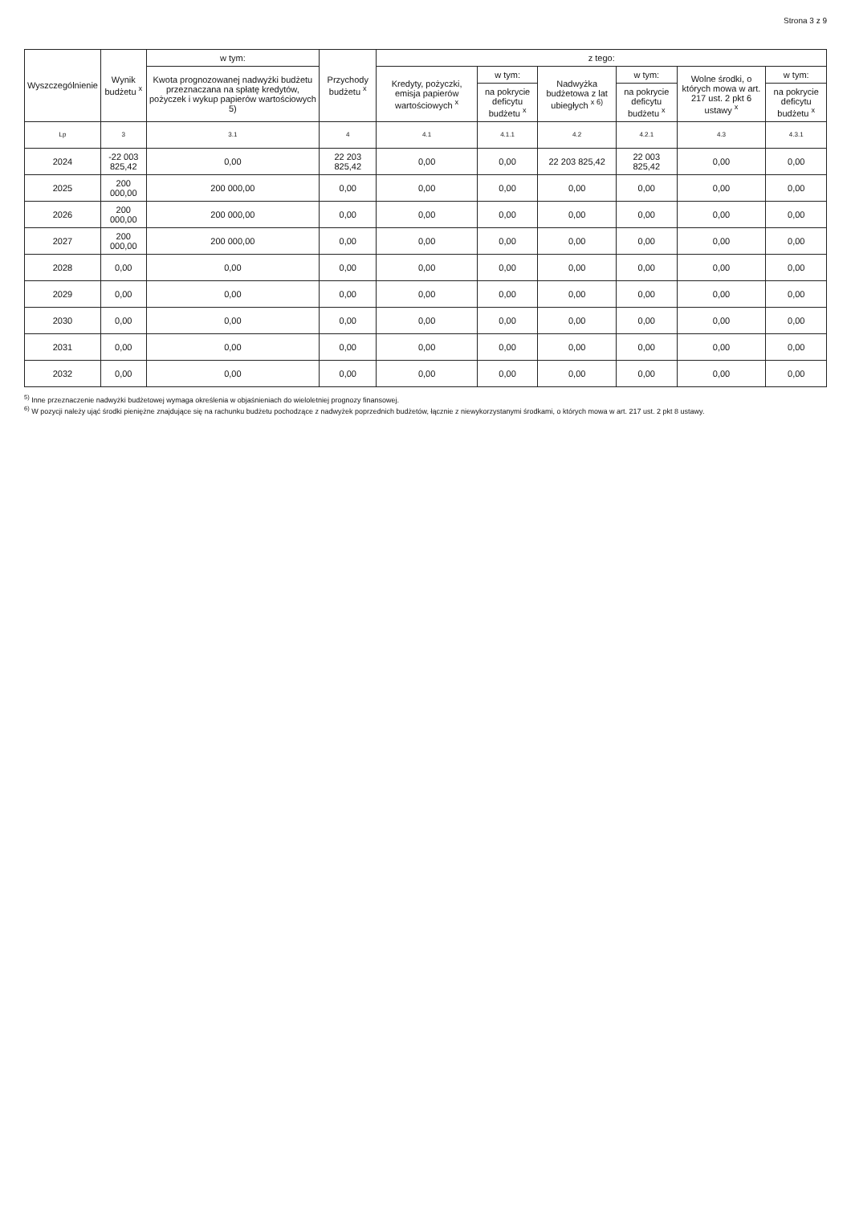Strona 3 z 9
| Wyszczególnienie | Wynik budżetu <sup>x</sup> | w tym: | Przychody budżetu <sup>x</sup> | z tego: | | | | | |
| --- | --- | --- | --- | --- | --- | --- | --- | --- | --- |
| | | Kwota prognozowanej nadwyżki budżetu przeznaczana na spłatę kredytów, pożyczek i wykup papierów wartościowych 5) | | Kredyty, pożyczki, emisja papierów wartościowych <sup>x</sup> | w tym: | Nadwyżka budżetowa z lat ubiegłych <sup>x 6)</sup> | w tym: | Wolne środki, o których mowa w art. 217 ust. 2 pkt 6 ustawy <sup>x</sup> | w tym: |
| | | | | | na pokrycie deficytu budżetu <sup>x</sup> | | na pokrycie deficytu budżetu <sup>x</sup> | | na pokrycie deficytu budżetu <sup>x</sup> |
| Lp | 3 | 3.1 | 4 | 4.1 | 4.1.1 | 4.2 | 4.2.1 | 4.3 | 4.3.1 |
| 2024 | -22 003 825,42 | 0,00 | 22 203 825,42 | 0,00 | 0,00 | 22 203 825,42 | 22 003 825,42 | 0,00 | 0,00 |
| 2025 | 200 000,00 | 200 000,00 | 0,00 | 0,00 | 0,00 | 0,00 | 0,00 | 0,00 | 0,00 |
| 2026 | 200 000,00 | 200 000,00 | 0,00 | 0,00 | 0,00 | 0,00 | 0,00 | 0,00 | 0,00 |
| 2027 | 200 000,00 | 200 000,00 | 0,00 | 0,00 | 0,00 | 0,00 | 0,00 | 0,00 | 0,00 |
| 2028 | 0,00 | 0,00 | 0,00 | 0,00 | 0,00 | 0,00 | 0,00 | 0,00 | 0,00 |
| 2029 | 0,00 | 0,00 | 0,00 | 0,00 | 0,00 | 0,00 | 0,00 | 0,00 | 0,00 |
| 2030 | 0,00 | 0,00 | 0,00 | 0,00 | 0,00 | 0,00 | 0,00 | 0,00 | 0,00 |
| 2031 | 0,00 | 0,00 | 0,00 | 0,00 | 0,00 | 0,00 | 0,00 | 0,00 | 0,00 |
| 2032 | 0,00 | 0,00 | 0,00 | 0,00 | 0,00 | 0,00 | 0,00 | 0,00 | 0,00 |
<sup>5)</sup> Inne przeznaczenie nadwyżki budżetowej wymaga określenia w objaśnieniach do wieloletniej prognozy finansowej.
<sup>6)</sup> W pozycji należy ująć środki pieniężne znajdujące się na rachunku budżetu pochodzące z nadwyżek poprzednich budżetów, łącznie z niewykorzystanymi środkami, o których mowa w art. 217 ust. 2 pkt 8 ustawy.